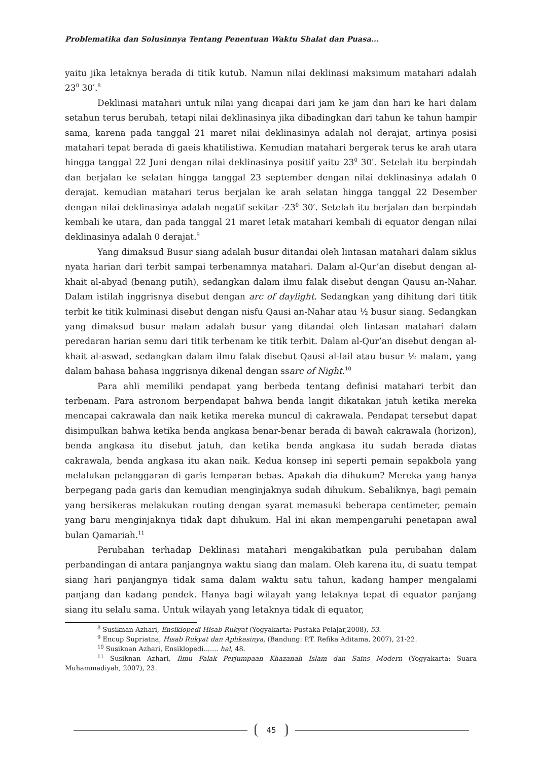Problematika dan Solusinnya Tentang Penentuan Waktu Shalat dan Puasa...
yaitu jika letaknya berada di titik kutub. Namun nilai deklinasi maksimum matahari adalah 23<sup>0</sup> 30′.<sup>8</sup>
Deklinasi matahari untuk nilai yang dicapai dari jam ke jam dan hari ke hari dalam setahun terus berubah, tetapi nilai deklinasinya jika dibadingkan dari tahun ke tahun hampir sama, karena pada tanggal 21 maret nilai deklinasinya adalah nol derajat, artinya posisi matahari tepat berada di gaeis khatilistiwa. Kemudian matahari bergerak terus ke arah utara hingga tanggal 22 Juni dengan nilai deklinasinya positif yaitu 23<sup>0</sup> 30′. Setelah itu berpindah dan berjalan ke selatan hingga tanggal 23 september dengan nilai deklinasinya adalah 0 derajat. kemudian matahari terus berjalan ke arah selatan hingga tanggal 22 Desember dengan nilai deklinasinya adalah negatif sekitar -23<sup>0</sup> 30′. Setelah itu berjalan dan berpindah kembali ke utara, dan pada tanggal 21 maret letak matahari kembali di equator dengan nilai deklinasinya adalah 0 derajat.<sup>9</sup>
Yang dimaksud Busur siang adalah busur ditandai oleh lintasan matahari dalam siklus nyata harian dari terbit sampai terbenamnya matahari. Dalam al-Qur’an disebut dengan al-khait al-abyad (benang putih), sedangkan dalam ilmu falak disebut dengan Qausu an-Nahar. Dalam istilah inggrisnya disebut dengan arc of daylight. Sedangkan yang dihitung dari titik terbit ke titik kulminasi disebut dengan nisfu Qausi an-Nahar atau ½ busur siang. Sedangkan yang dimaksud busur malam adalah busur yang ditandai oleh lintasan matahari dalam peredaran harian semu dari titik terbenam ke titik terbit. Dalam al-Qur’an disebut dengan al-khait al-aswad, sedangkan dalam ilmu falak disebut Qausi al-lail atau busur ½ malam, yang dalam bahasa bahasa inggrisnya dikenal dengan ssarc of Night.<sup>10</sup>
Para ahli memiliki pendapat yang berbeda tentang definisi matahari terbit dan terbenam. Para astronom berpendapat bahwa benda langit dikatakan jatuh ketika mereka mencapai cakrawala dan naik ketika mereka muncul di cakrawala. Pendapat tersebut dapat disimpulkan bahwa ketika benda angkasa benar-benar berada di bawah cakrawala (horizon), benda angkasa itu disebut jatuh, dan ketika benda angkasa itu sudah berada diatas cakrawala, benda angkasa itu akan naik. Kedua konsep ini seperti pemain sepakbola yang melalukan pelanggaran di garis lemparan bebas. Apakah dia dihukum? Mereka yang hanya berpegang pada garis dan kemudian menginjaknya sudah dihukum. Sebaliknya, bagi pemain yang bersikeras melakukan routing dengan syarat memasuki beberapa centimeter, pemain yang baru menginjaknya tidak dapt dihukum. Hal ini akan mempengaruhi penetapan awal bulan Qamariah.<sup>11</sup>
Perubahan terhadap Deklinasi matahari mengakibatkan pula perubahan dalam perbandingan di antara panjangnya waktu siang dan malam. Oleh karena itu, di suatu tempat siang hari panjangnya tidak sama dalam waktu satu tahun, kadang hamper mengalami panjang dan kadang pendek. Hanya bagi wilayah yang letaknya tepat di equator panjang siang itu selalu sama. Untuk wilayah yang letaknya tidak di equator,
<sup>8</sup> Susiknan Azhari, Ensiklopedi Hisab Rukyat (Yogyakarta: Pustaka Pelajar,2008), 53.
<sup>9</sup> Encup Supriatna, Hisab Rukyat dan Aplikasinya, (Bandung: P.T. Refika Aditama, 2007), 21-22.
<sup>10</sup> Susiknan Azhari, Ensiklopedi....... hal, 48.
<sup>11</sup> Susiknan Azhari, Ilmu Falak Perjumpaan Khazanah Islam dan Sains Modern (Yogyakarta: Suara Muhammadiyah, 2007), 23.
45